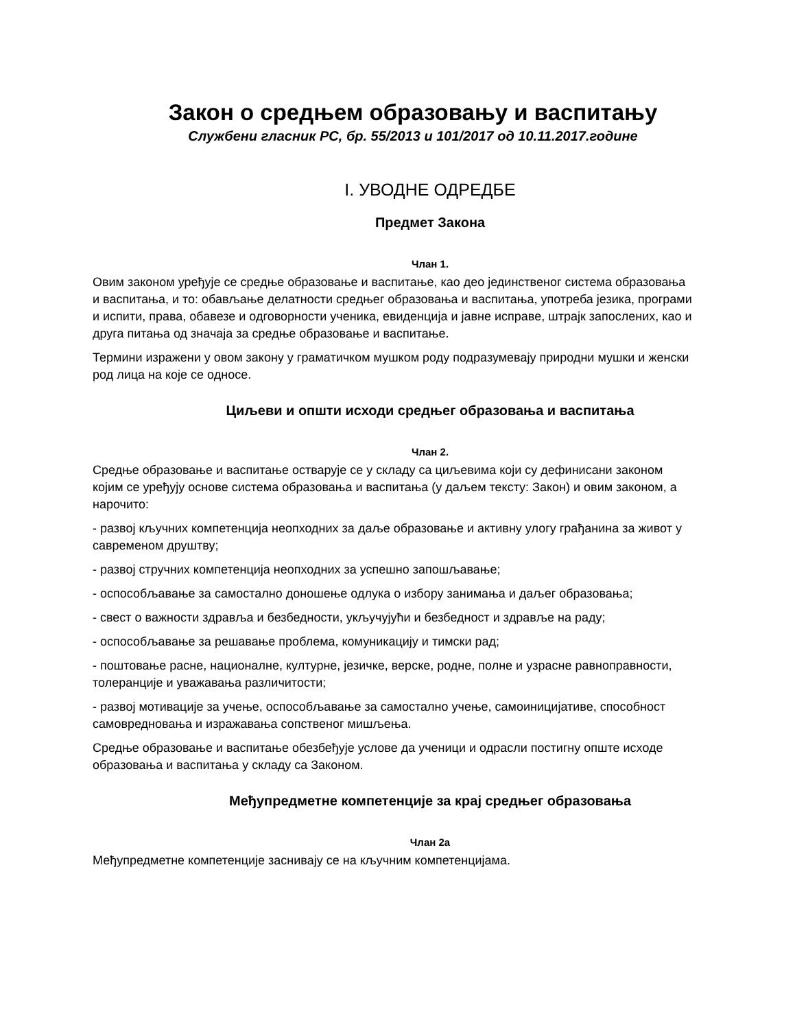Закон о средњем образовању и васпитању
Службени гласник РС, бр. 55/2013 и 101/2017 од 10.11.2017.године
I. УВОДНЕ ОДРЕДБЕ
Предмет Закона
Члан 1.
Овим законом уређује се средње образовање и васпитање, као део јединственог система образовања и васпитања, и то: обављање делатности средњег образовања и васпитања, употреба језика, програми и испити, права, обавезе и одговорности ученика, евиденција и јавне исправе, штрајк запослених, као и друга питања од значаја за средње образовање и васпитање.
Термини изражени у овом закону у граматичком мушком роду подразумевају природни мушки и женски род лица на које се односе.
Циљеви и општи исходи средњег образовања и васпитања
Члан 2.
Средње образовање и васпитање остварује се у складу са циљевима који су дефинисани законом којим се уређују основе система образовања и васпитања (у даљем тексту: Закон) и овим законом, а нарочито:
- развој кључних компетенција неопходних за даље образовање и активну улогу грађанина за живот у савременом друштву;
- развој стручних компетенција неопходних за успешно запошљавање;
- оспособљавање за самостално доношење одлука о избору занимања и даљег образовања;
- свест о важности здравља и безбедности, укључујући и безбедност и здравље на раду;
- оспособљавање за решавање проблема, комуникацију и тимски рад;
- поштовање расне, националне, културне, језичке, верске, родне, полне и узрасне равноправности, толеранције и уважавања различитости;
- развој мотивације за учење, оспособљавање за самостално учење, самоиницијативе, способност самовредновања и изражавања сопственог мишљења.
Средње образовање и васпитање обезбеђује услове да ученици и одрасли постигну опште исходе образовања и васпитања у складу са Законом.
Међупредметне компетенције за крај средњег образовања
Члан 2а
Међупредметне компетенције заснивају се на кључним компетенцијама.